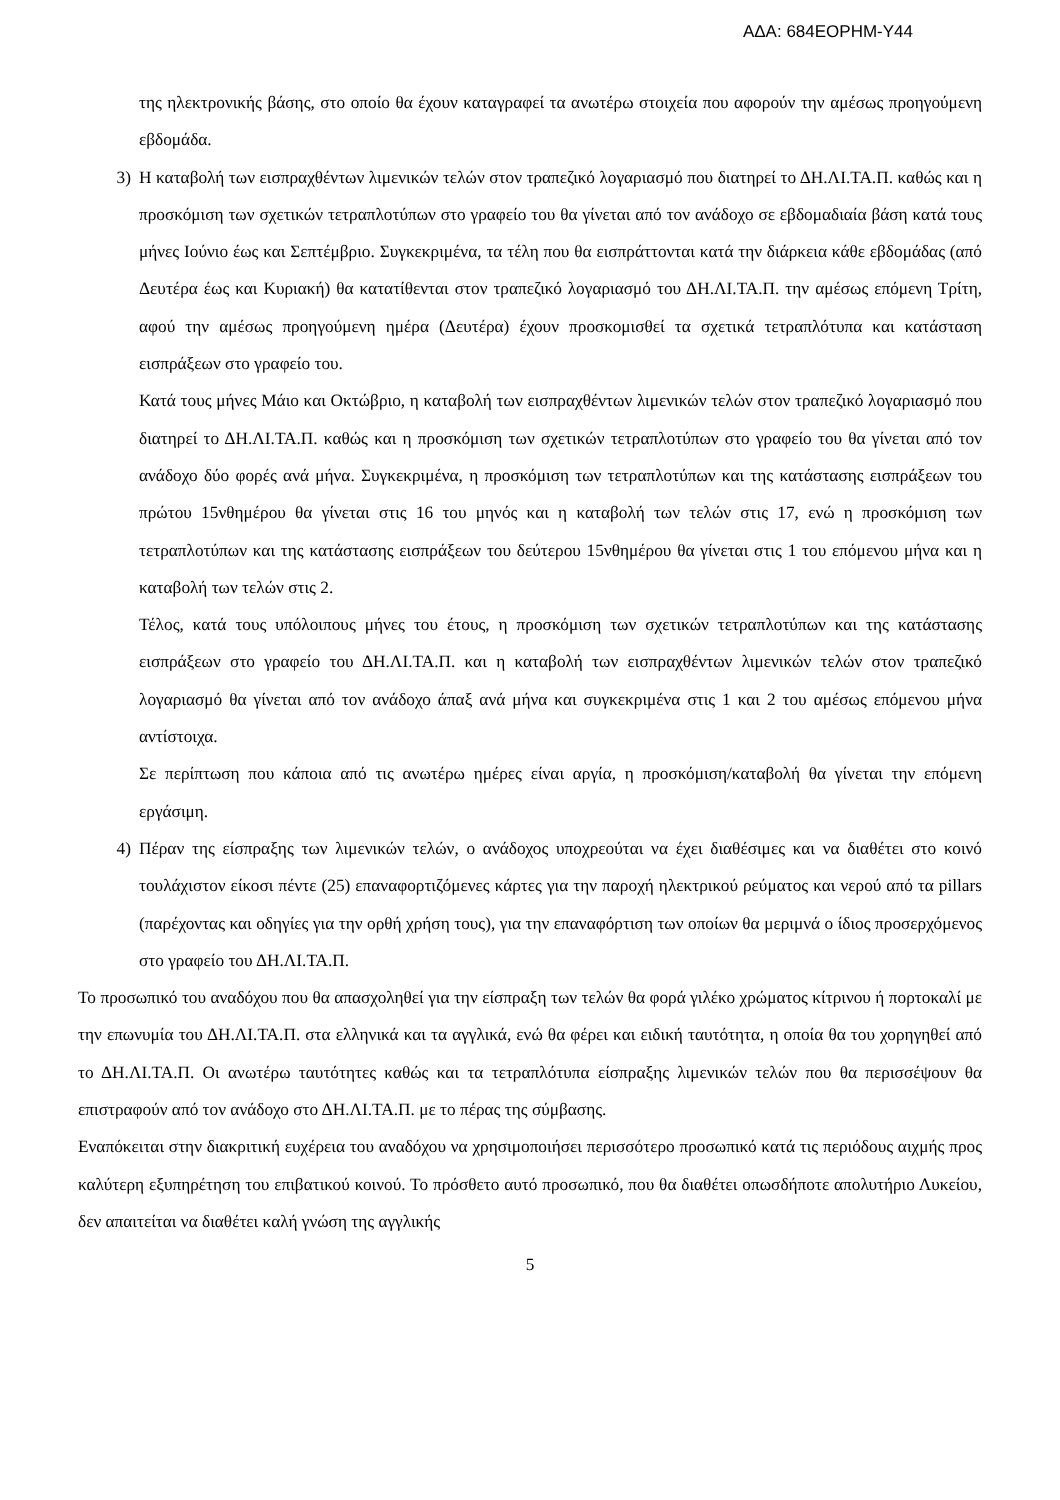ΑΔΑ: 684ΕΟΡΗΜ-Υ44
της ηλεκτρονικής βάσης, στο οποίο θα έχουν καταγραφεί τα ανωτέρω στοιχεία που αφορούν την αμέσως προηγούμενη εβδομάδα.
3) Η καταβολή των εισπραχθέντων λιμενικών τελών στον τραπεζικό λογαριασμό που διατηρεί το ΔΗ.ΛΙ.ΤΑ.Π. καθώς και η προσκόμιση των σχετικών τετραπλοτύπων στο γραφείο του θα γίνεται από τον ανάδοχο σε εβδομαδιαία βάση κατά τους μήνες Ιούνιο έως και Σεπτέμβριο. Συγκεκριμένα, τα τέλη που θα εισπράττονται κατά την διάρκεια κάθε εβδομάδας (από Δευτέρα έως και Κυριακή) θα κατατίθενται στον τραπεζικό λογαριασμό του ΔΗ.ΛΙ.ΤΑ.Π. την αμέσως επόμενη Τρίτη, αφού την αμέσως προηγούμενη ημέρα (Δευτέρα) έχουν προσκομισθεί τα σχετικά τετραπλότυπα και κατάσταση εισπράξεων στο γραφείο του.
Κατά τους μήνες Μάιο και Οκτώβριο, η καταβολή των εισπραχθέντων λιμενικών τελών στον τραπεζικό λογαριασμό που διατηρεί το ΔΗ.ΛΙ.ΤΑ.Π. καθώς και η προσκόμιση των σχετικών τετραπλοτύπων στο γραφείο του θα γίνεται από τον ανάδοχο δύο φορές ανά μήνα. Συγκεκριμένα, η προσκόμιση των τετραπλοτύπων και της κατάστασης εισπράξεων του πρώτου 15νθημέρου θα γίνεται στις 16 του μηνός και η καταβολή των τελών στις 17, ενώ η προσκόμιση των τετραπλοτύπων και της κατάστασης εισπράξεων του δεύτερου 15νθημέρου θα γίνεται στις 1 του επόμενου μήνα και η καταβολή των τελών στις 2.
Τέλος, κατά τους υπόλοιπους μήνες του έτους, η προσκόμιση των σχετικών τετραπλοτύπων και της κατάστασης εισπράξεων στο γραφείο του ΔΗ.ΛΙ.ΤΑ.Π. και η καταβολή των εισπραχθέντων λιμενικών τελών στον τραπεζικό λογαριασμό θα γίνεται από τον ανάδοχο άπαξ ανά μήνα και συγκεκριμένα στις 1 και 2 του αμέσως επόμενου μήνα αντίστοιχα.
Σε περίπτωση που κάποια από τις ανωτέρω ημέρες είναι αργία, η προσκόμιση/καταβολή θα γίνεται την επόμενη εργάσιμη.
4) Πέραν της είσπραξης των λιμενικών τελών, ο ανάδοχος υποχρεούται να έχει διαθέσιμες και να διαθέτει στο κοινό τουλάχιστον είκοσι πέντε (25) επαναφορτιζόμενες κάρτες για την παροχή ηλεκτρικού ρεύματος και νερού από τα pillars (παρέχοντας και οδηγίες για την ορθή χρήση τους), για την επαναφόρτιση των οποίων θα μεριμνά ο ίδιος προσερχόμενος στο γραφείο του ΔΗ.ΛΙ.ΤΑ.Π.
Το προσωπικό του αναδόχου που θα απασχοληθεί για την είσπραξη των τελών θα φορά γιλέκο χρώματος κίτρινου ή πορτοκαλί με την επωνυμία του ΔΗ.ΛΙ.ΤΑ.Π. στα ελληνικά και τα αγγλικά, ενώ θα φέρει και ειδική ταυτότητα, η οποία θα του χορηγηθεί από το ΔΗ.ΛΙ.ΤΑ.Π. Οι ανωτέρω ταυτότητες καθώς και τα τετραπλότυπα είσπραξης λιμενικών τελών που θα περισσέψουν θα επιστραφούν από τον ανάδοχο στο ΔΗ.ΛΙ.ΤΑ.Π. με το πέρας της σύμβασης.
Εναπόκειται στην διακριτική ευχέρεια του αναδόχου να χρησιμοποιήσει περισσότερο προσωπικό κατά τις περιόδους αιχμής προς καλύτερη εξυπηρέτηση του επιβατικού κοινού. Το πρόσθετο αυτό προσωπικό, που θα διαθέτει οπωσδήποτε απολυτήριο Λυκείου, δεν απαιτείται να διαθέτει καλή γνώση της αγγλικής
5